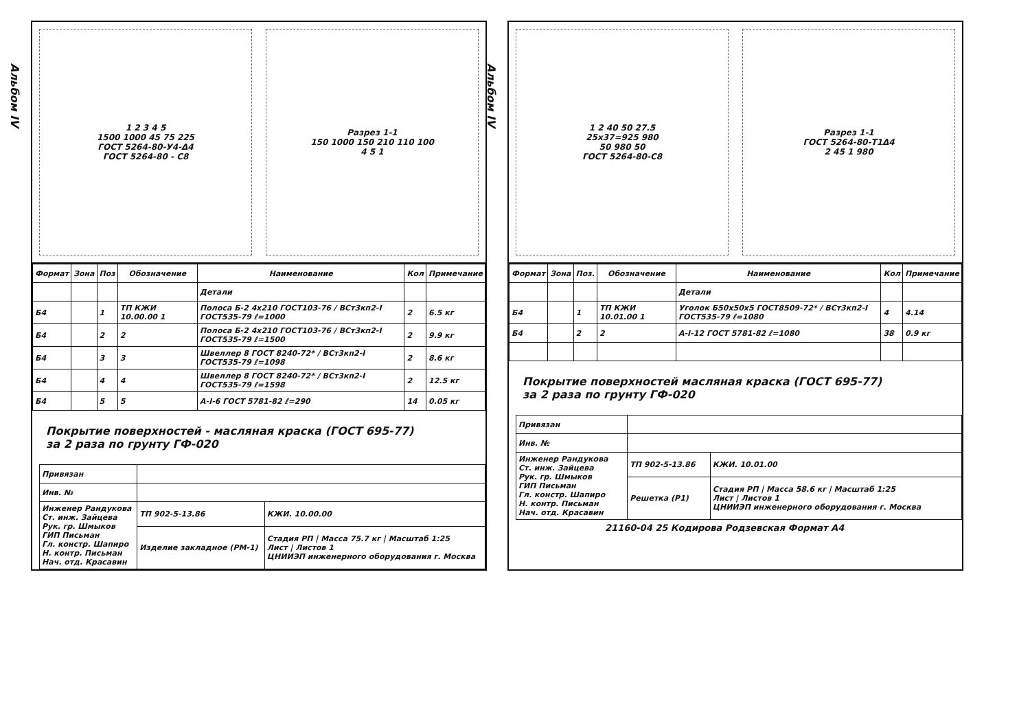Альбом IV
1 2 3 4 5
1500 1000 45 75 225
ГОСТ 5264-80-У4-Δ4
ГОСТ 5264-80 - С8
Разрез 1-1
150 1000 150 210 110 100
4 5 1
| Формат | Зона | Поз | Обозначение | Наименование | Кол | Примечание |
| --- | --- | --- | --- | --- | --- | --- |
| | | | | Детали | | |
| Б4 | | 1 | ТП КЖИ 10.00.00 1 | Полоса Б-2 4x210 ГОСТ103-76 / ВСт3кп2-I ГОСТ535-79 ℓ=1000 | 2 | 6.5 кг |
| Б4 | | 2 | 2 | Полоса Б-2 4x210 ГОСТ103-76 / ВСт3кп2-I ГОСТ535-79 ℓ=1500 | 2 | 9.9 кг |
| Б4 | | 3 | 3 | Швеллер 8 ГОСТ 8240-72* / ВСт3кп2-I ГОСТ535-79 ℓ=1098 | 2 | 8.6 кг |
| Б4 | | 4 | 4 | Швеллер 8 ГОСТ 8240-72* / ВСт3кп2-I ГОСТ535-79 ℓ=1598 | 2 | 12.5 кг |
| Б4 | | 5 | 5 | А-I-6 ГОСТ 5781-82 ℓ=290 | 14 | 0.05 кг |
Покрытие поверхностей - масляная краска (ГОСТ 695-77)
за 2 раза по грунту ГФ-020
| Привязан | | |
| Инв. № | | |
| Инженер Рандукова Ст. инж. Зайцева Рук. гр. Шмыков ГИП Письман Гл. констр. Шапиро Н. контр. Письман Нач. отд. Красавин | ТП 902-5-13.86 | КЖИ. 10.00.00 |
| | Изделие закладное (РМ-1) | Стадия РП / Масса 75.7 кг / Масштаб 1:25 Лист / Листов 1 ЦНИИЭП инженерного оборудования г. Москва |
Альбом IV
1 2 40 50 27.5
25x37=925 980
50 980 50
ГОСТ 5264-80-С8
Разрез 1-1
ГОСТ 5264-80-Т1Δ4
2 45 1 980
| Формат | Зона | Поз. | Обозначение | Наименование | Кол | Примечание |
| --- | --- | --- | --- | --- | --- | --- |
| | | | | Детали | | |
| Б4 | | 1 | ТП КЖИ 10.01.00 1 | Уголок Б50x50x5 ГОСТ8509-72* / ВСт3кп2-I ГОСТ535-79 ℓ=1080 | 4 | 4.14 |
| Б4 | | 2 | 2 | А-I-12 ГОСТ 5781-82 ℓ=1080 | 38 | 0.9 кг |
Покрытие поверхностей масляная краска (ГОСТ 695-77)
за 2 раза по грунту ГФ-020
| Привязан | | |
| Инв. № | | |
| Инженер Рандукова Ст. инж. Зайцева Рук. гр. Шмыков ГИП Письман Гл. констр. Шапиро Н. контр. Письман Нач. отд. Красавин | ТП 902-5-13.86 | КЖИ. 10.01.00 |
| | Решетка (Р1) | Стадия РП / Масса 58.6 кг / Масштаб 1:25 Лист / Листов 1 ЦНИИЭП инженерного оборудования г. Москва |
21160-04 25 Кодирова Родзевская Формат А4